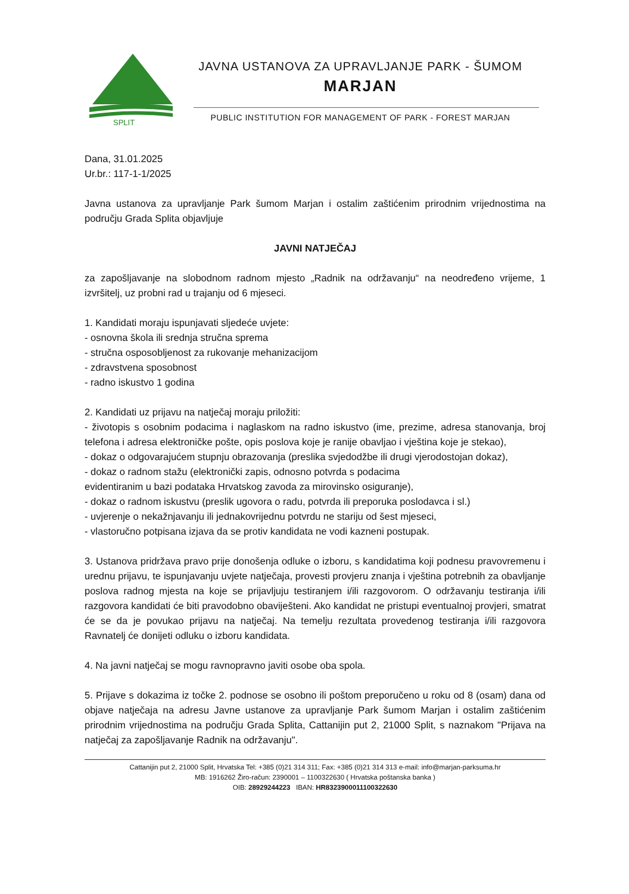SPLIT
JAVNA USTANOVA ZA UPRAVLJANJE PARK - ŠUMOM
MARJAN
PUBLIC INSTITUTION FOR MANAGEMENT OF PARK - FOREST MARJAN
Dana, 31.01.2025
Ur.br.: 117-1-1/2025
Javna ustanova za upravljanje Park šumom Marjan i ostalim zaštićenim prirodnim vrijednostima na području Grada Splita objavljuje
JAVNI NATJEČAJ
za zapošljavanje na slobodnom radnom mjesto „Radnik na održavanju“ na neodređeno vrijeme, 1 izvršitelj, uz probni rad u trajanju od 6 mjeseci.
1. Kandidati moraju ispunjavati sljedeće uvjete:
- osnovna škola ili srednja stručna sprema
- stručna osposobljenost za rukovanje mehanizacijom
- zdravstvena sposobnost
- radno iskustvo 1 godina
2. Kandidati uz prijavu na natječaj moraju priložiti:
- životopis s osobnim podacima i naglaskom na radno iskustvo (ime, prezime, adresa stanovanja, broj telefona i adresa elektroničke pošte, opis poslova koje je ranije obavljao i vještina koje je stekao),
- dokaz o odgovarajućem stupnju obrazovanja (preslika svjedodžbe ili drugi vjerodostojan dokaz),
- dokaz o radnom stažu (elektronički zapis, odnosno potvrda s podacima
evidentiranim u bazi podataka Hrvatskog zavoda za mirovinsko osiguranje),
- dokaz o radnom iskustvu (preslik ugovora o radu, potvrda ili preporuka poslodavca i sl.)
- uvjerenje o nekažnjavanju ili jednakovrijednu potvrdu ne stariju od šest mjeseci,
- vlastoručno potpisana izjava da se protiv kandidata ne vodi kazneni postupak.
3. Ustanova pridržava pravo prije donošenja odluke o izboru, s kandidatima koji podnesu pravovremenu i urednu prijavu, te ispunjavanju uvjete natječaja, provesti provjeru znanja i vještina potrebnih za obavljanje poslova radnog mjesta na koje se prijavljuju testiranjem i/ili razgovorom. O održavanju testiranja i/ili razgovora kandidati će biti pravodobno obaviješteni. Ako kandidat ne pristupi eventualnoj provjeri, smatrat će se da je povukao prijavu na natječaj. Na temelju rezultata provedenog testiranja i/ili razgovora Ravnatelj će donijeti odluku o izboru kandidata.
4. Na javni natječaj se mogu ravnopravno javiti osobe oba spola.
5. Prijave s dokazima iz točke 2. podnose se osobno ili poštom preporučeno u roku od 8 (osam) dana od objave natječaja na adresu Javne ustanove za upravljanje Park šumom Marjan i ostalim zaštićenim prirodnim vrijednostima na području Grada Splita, Cattanijin put 2, 21000 Split, s naznakom "Prijava na natječaj za zapošljavanje Radnik na održavanju".
Cattanijin put 2, 21000 Split, Hrvatska Tel: +385 (0)21 314 311; Fax: +385 (0)21 314 313 e-mail: info@marjan-parksuma.hr
MB: 1916262 Žiro-račun: 2390001 – 1100322630 ( Hrvatska poštanska banka )
OIB: 28929244223 IBAN: HR8323900011100322630